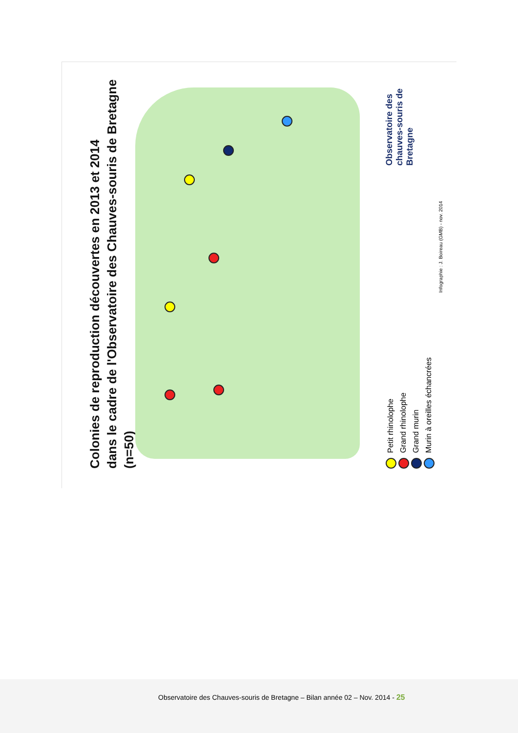Colonies de reproduction découvertes en 2013 et 2014
dans le cadre de l'Observatoire des Chauves-souris de Bretagne (n=50)
Petit rhinolophe
Grand rhinolophe
Grand murin
Murin à oreilles échancrées
Infographie : J. Boireau (GMB) - nov. 2014
Observatoire des chauves-souris de Bretagne
Observatoire des Chauves-souris de Bretagne – Bilan année 02 – Nov. 2014 - 25